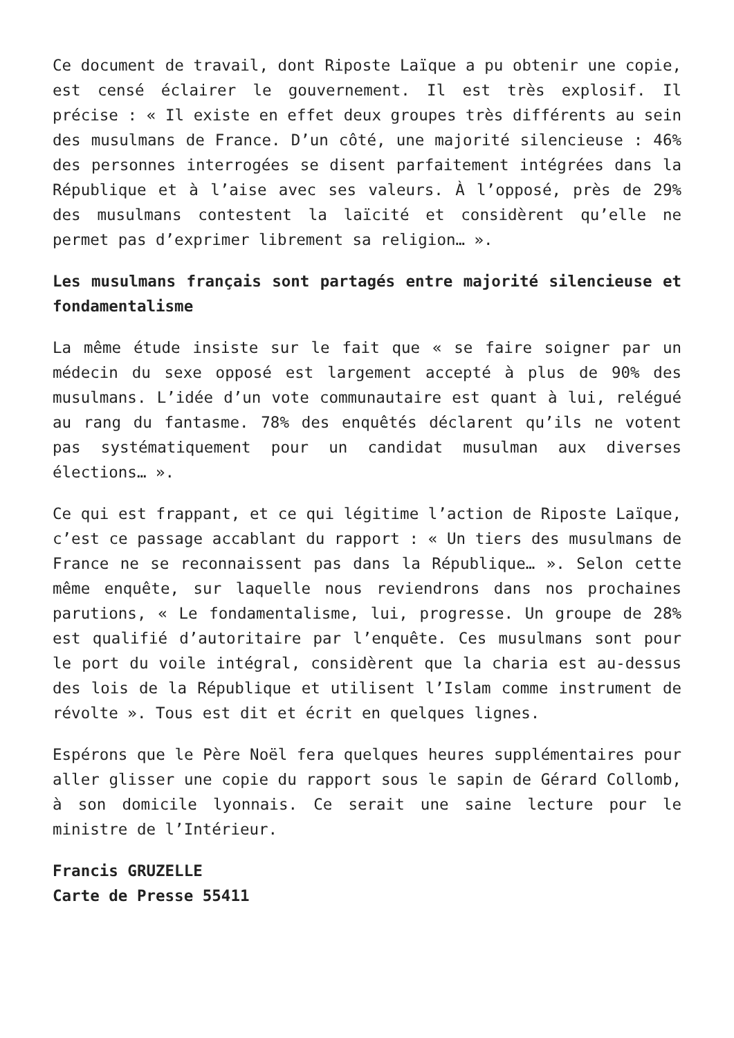Ce document de travail, dont Riposte Laïque a pu obtenir une copie, est censé éclairer le gouvernement. Il est très explosif. Il précise : « Il existe en effet deux groupes très différents au sein des musulmans de France. D’un côté, une majorité silencieuse : 46% des personnes interrogées se disent parfaitement intégrées dans la République et à l’aise avec ses valeurs. À l’opposé, près de 29% des musulmans contestent la laïcité et considèrent qu’elle ne permet pas d’exprimer librement sa religion… ».
Les musulmans français sont partagés entre majorité silencieuse et fondamentalisme
La même étude insiste sur le fait que « se faire soigner par un médecin du sexe opposé est largement accepté à plus de 90% des musulmans. L’idée d’un vote communautaire est quant à lui, relégué au rang du fantasme. 78% des enquêtés déclarent qu’ils ne votent pas systématiquement pour un candidat musulman aux diverses élections… ».
Ce qui est frappant, et ce qui légitime l’action de Riposte Laïque, c’est ce passage accablant du rapport : « Un tiers des musulmans de France ne se reconnaissent pas dans la République… ». Selon cette même enquête, sur laquelle nous reviendrons dans nos prochaines parutions, « Le fondamentalisme, lui, progresse. Un groupe de 28% est qualifié d’autoritaire par l’enquête. Ces musulmans sont pour le port du voile intégral, considèrent que la charia est au-dessus des lois de la République et utilisent l’Islam comme instrument de révolte ». Tous est dit et écrit en quelques lignes.
Espérons que le Père Noël fera quelques heures supplémentaires pour aller glisser une copie du rapport sous le sapin de Gérard Collomb, à son domicile lyonnais. Ce serait une saine lecture pour le ministre de l’Intérieur.
Francis GRUZELLE
Carte de Presse 55411